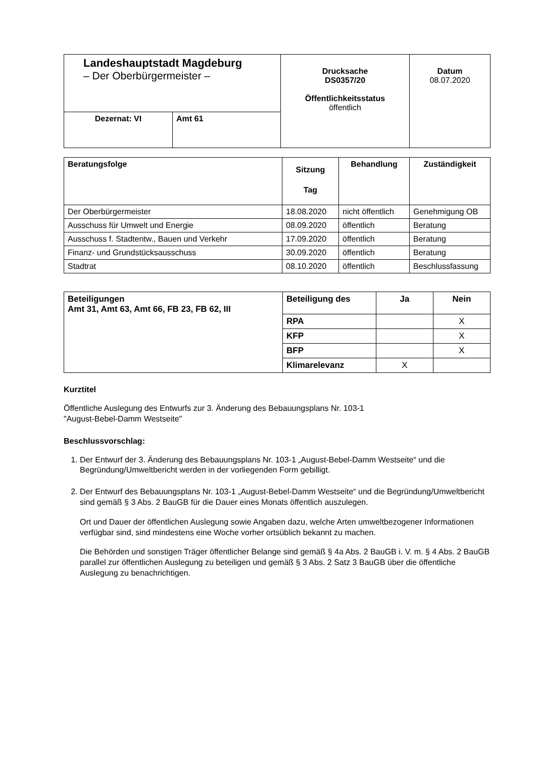| Landeshauptstadt Magdeburg – Der Oberbürgermeister – | | Drucksache DS0357/20 Öffentlichkeitsstatus öffentlich | Datum 08.07.2020 |
| Dezernat: VI | Amt 61 | | |
| Beratungsfolge | Sitzung Tag | Behandlung | Zuständigkeit |
| --- | --- | --- | --- |
| Der Oberbürgermeister | 18.08.2020 | nicht öffentlich | Genehmigung OB |
| Ausschuss für Umwelt und Energie | 08.09.2020 | öffentlich | Beratung |
| Ausschuss f. Stadtentw., Bauen und Verkehr | 17.09.2020 | öffentlich | Beratung |
| Finanz- und Grundstücksausschuss | 30.09.2020 | öffentlich | Beratung |
| Stadtrat | 08.10.2020 | öffentlich | Beschlussfassung |
| Beteiligungen Amt 31, Amt 63, Amt 66, FB 23, FB 62, III | Beteiligung des | Ja | Nein |
| --- | --- | --- | --- |
| | RPA | | X |
| | KFP | | X |
| | BFP | | X |
| | Klimarelevanz | X | |
Kurztitel
Öffentliche Auslegung des Entwurfs zur 3. Änderung des Bebauungsplans Nr. 103-1
"August-Bebel-Damm Westseite"
Beschlussvorschlag:
1. Der Entwurf der 3. Änderung des Bebauungsplans Nr. 103-1 „August-Bebel-Damm Westseite“ und die Begründung/Umweltbericht werden in der vorliegenden Form gebilligt.
2. Der Entwurf des Bebauungsplans Nr. 103-1 „August-Bebel-Damm Westseite“ und die Begründung/Umweltbericht sind gemäß § 3 Abs. 2 BauGB für die Dauer eines Monats öffentlich auszulegen.
Ort und Dauer der öffentlichen Auslegung sowie Angaben dazu, welche Arten umweltbezogener Informationen verfügbar sind, sind mindestens eine Woche vorher ortsüblich bekannt zu machen.
Die Behörden und sonstigen Träger öffentlicher Belange sind gemäß § 4a Abs. 2 BauGB i. V. m. § 4 Abs. 2 BauGB parallel zur öffentlichen Auslegung zu beteiligen und gemäß § 3 Abs. 2 Satz 3 BauGB über die öffentliche Auslegung zu benachrichtigen.